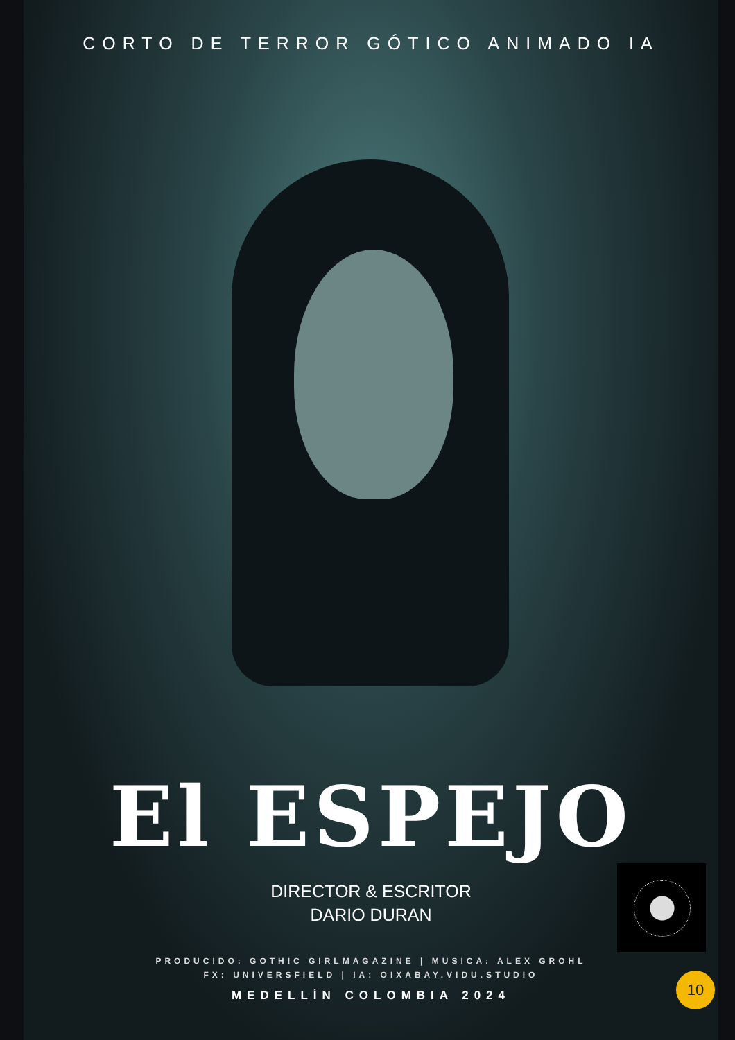CORTO DE TERROR GÓTICO ANIMADO IA
El ESPEJO
DIRECTOR & ESCRITOR
DARIO DURAN
PRODUCIDO: GOTHIC GIRLMAGAZINE | MUSICA: ALEX GROHL
FX: UNIVERSFIELD | IA: OIXABAY.VIDU.STUDIO
MEDELLÍN COLOMBIA 2024
10